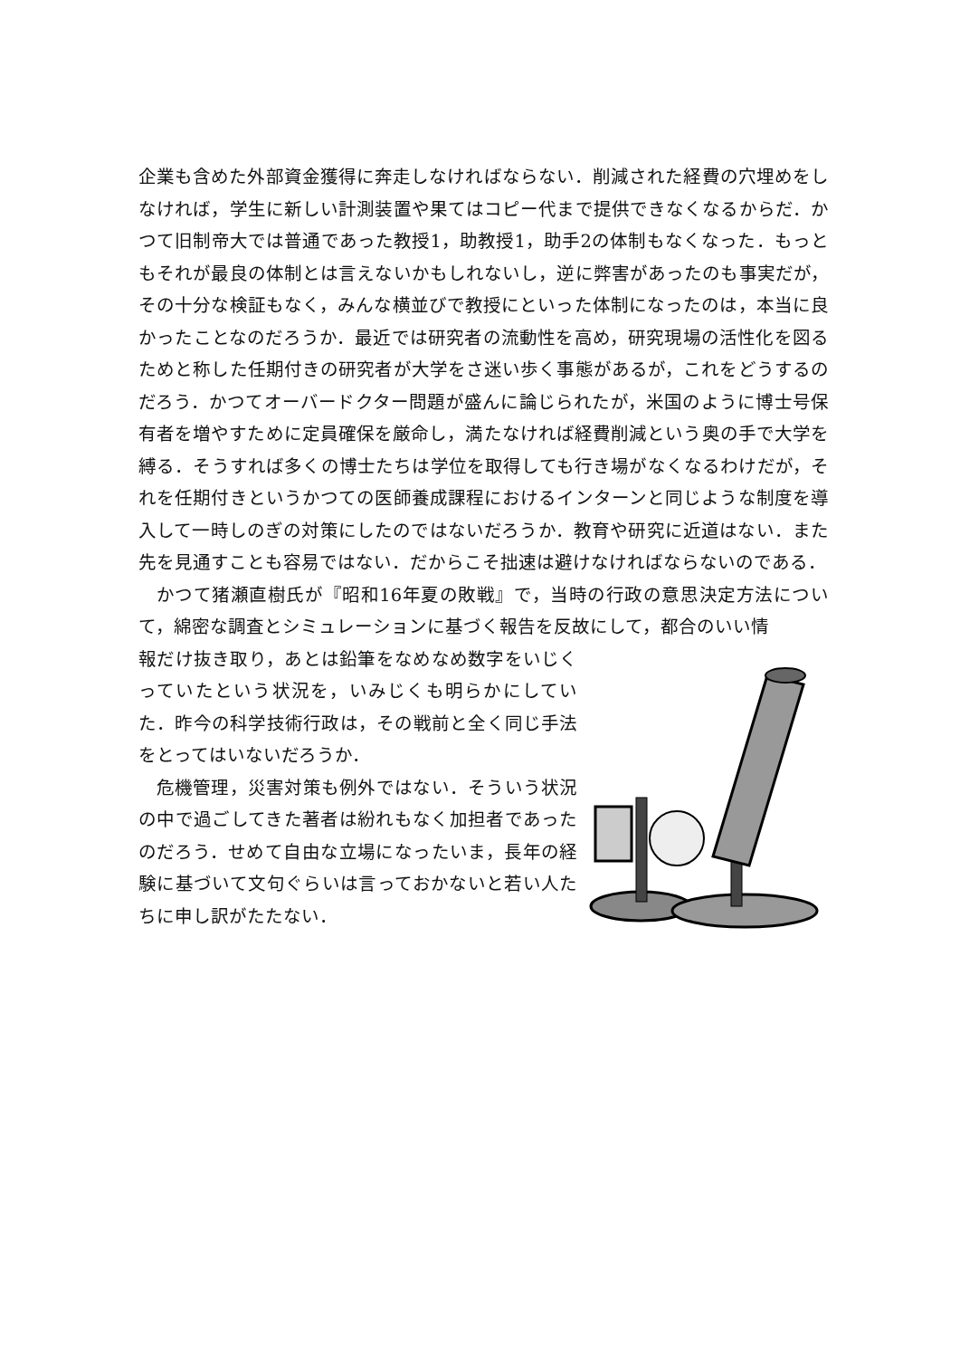企業も含めた外部資金獲得に奔走しなければならない．削減された経費の穴埋めをしなければ，学生に新しい計測装置や果てはコピー代まで提供できなくなるからだ．かつて旧制帝大では普通であった教授1，助教授1，助手2の体制もなくなった．もっともそれが最良の体制とは言えないかもしれないし，逆に弊害があったのも事実だが，その十分な検証もなく，みんな横並びで教授にといった体制になったのは，本当に良かったことなのだろうか．最近では研究者の流動性を高め，研究現場の活性化を図るためと称した任期付きの研究者が大学をさ迷い歩く事態があるが，これをどうするのだろう．かつてオーバードクター問題が盛んに論じられたが，米国のように博士号保有者を増やすために定員確保を厳命し，満たなければ経費削減という奥の手で大学を縛る．そうすれば多くの博士たちは学位を取得しても行き場がなくなるわけだが，それを任期付きというかつての医師養成課程におけるインターンと同じような制度を導入して一時しのぎの対策にしたのではないだろうか．教育や研究に近道はない．また先を見通すことも容易ではない．だからこそ拙速は避けなければならないのである．
かつて猪瀬直樹氏が『昭和16年夏の敗戦』で，当時の行政の意思決定方法について，綿密な調査とシミュレーションに基づく報告を反故にして，都合のいい情
報だけ抜き取り，あとは鉛筆をなめなめ数字をいじくっていたという状況を，いみじくも明らかにしていた．昨今の科学技術行政は，その戦前と全く同じ手法をとってはいないだろうか．
危機管理，災害対策も例外ではない．そういう状況の中で過ごしてきた著者は紛れもなく加担者であったのだろう．せめて自由な立場になったいま，長年の経験に基づいて文句ぐらいは言っておかないと若い人たちに申し訳がたたない．